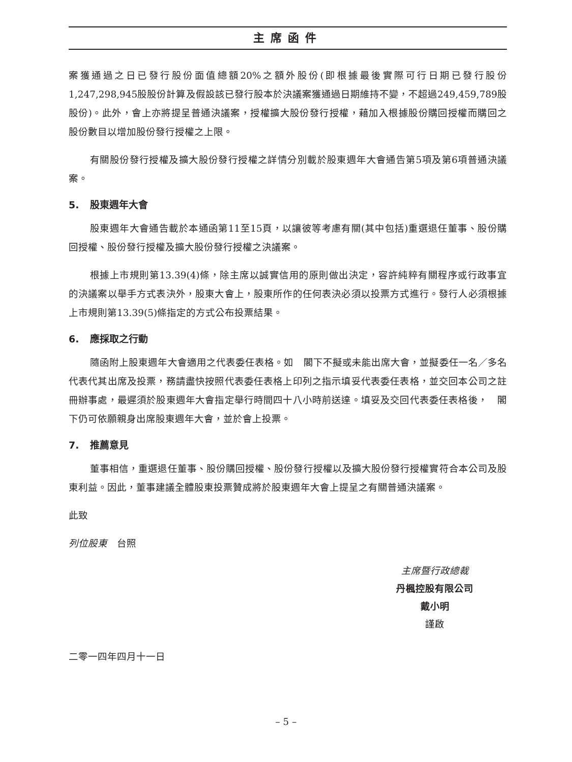主席函件
案獲通過之日已發行股份面值總額20%之額外股份(即根據最後實際可行日期已發行股份1,247,298,945股股份計算及假設該已發行股本於決議案獲通過日期維持不變，不超過249,459,789股股份)。此外，會上亦將提呈普通決議案，授權擴大股份發行授權，藉加入根據股份購回授權而購回之股份數目以增加股份發行授權之上限。
有關股份發行授權及擴大股份發行授權之詳情分別載於股東週年大會通告第5項及第6項普通決議案。
5. 股東週年大會
股東週年大會通告載於本通函第11至15頁，以讓彼等考慮有關(其中包括)重選退任董事、股份購回授權、股份發行授權及擴大股份發行授權之決議案。
根據上市規則第13.39(4)條，除主席以誠實信用的原則做出決定，容許純粹有關程序或行政事宜的決議案以舉手方式表決外，股東大會上，股東所作的任何表決必須以投票方式進行。發行人必須根據上市規則第13.39(5)條指定的方式公布投票結果。
6. 應採取之行動
隨函附上股東週年大會適用之代表委任表格。如　閣下不擬或未能出席大會，並擬委任一名／多名代表代其出席及投票，務請盡快按照代表委任表格上印列之指示填妥代表委任表格，並交回本公司之註冊辦事處，最遲須於股東週年大會指定舉行時間四十八小時前送達。填妥及交回代表委任表格後，　閣下仍可依願親身出席股東週年大會，並於會上投票。
7. 推薦意見
董事相信，重選退任董事、股份購回授權、股份發行授權以及擴大股份發行授權實符合本公司及股東利益。因此，董事建議全體股東投票贊成將於股東週年大會上提呈之有關普通決議案。
此致
列位股東　台照
主席暨行政總裁
丹楓控股有限公司
戴小明
謹啟
二零一四年四月十一日
– 5 –